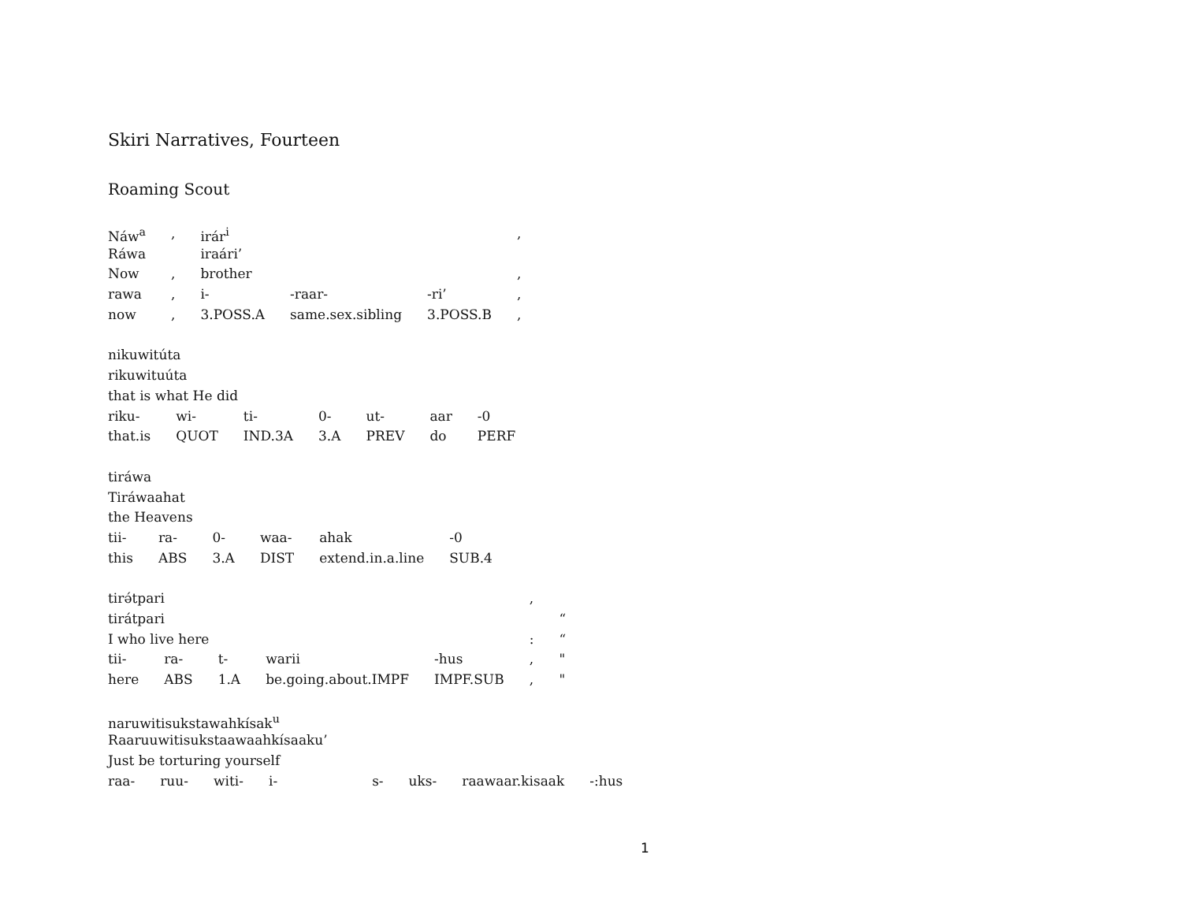Skiri Narratives, Fourteen
Roaming Scout
| Náw<sup>a</sup> | , | irár<sup>i</sup> | | | , |
| Ráwa | | iraári’ | | | |
| Now | , | brother | | | , |
| rawa | , | i- | -raar- | -ri’ | , |
| now | , | 3.POSS.A | same.sex.sibling | 3.POSS.B | , |
| nikuwitúta | | | | | | |
| rikuwituúta | | | | | | |
| that is what He did | | | | | | |
| riku- | wi- | ti- | 0- | ut- | aar | -0 |
| that.is | QUOT | IND.3A | 3.A | PREV | do | PERF |
| tiráwa | | | | | |
| Tiráwaahat | | | | | |
| the Heavens | | | | | |
| tii- | ra- | 0- | waa- | ahak | -0 |
| this | ABS | 3.A | DIST | extend.in.a.line | SUB.4 |
| tirə́tpari | | | | | , | |
| tirátpari | | | | | | “ |
| I who live here | | | | | : | “ |
| tii- | ra- | t- | warii | -hus | , | " |
| here | ABS | 1.A | be.going.about.IMPF | IMPF.SUB | , | " |
| naruwitisukstawahkísak<sup>u</sup> | | | | | | | |
| Raaruuwitisukstaawaahkísaaku’ | | | | | | | |
| Just be torturing yourself | | | | | | | |
| raa- | ruu- | witi- | i- | s- | uks- | raawaar.kisaak | -:hus |
1